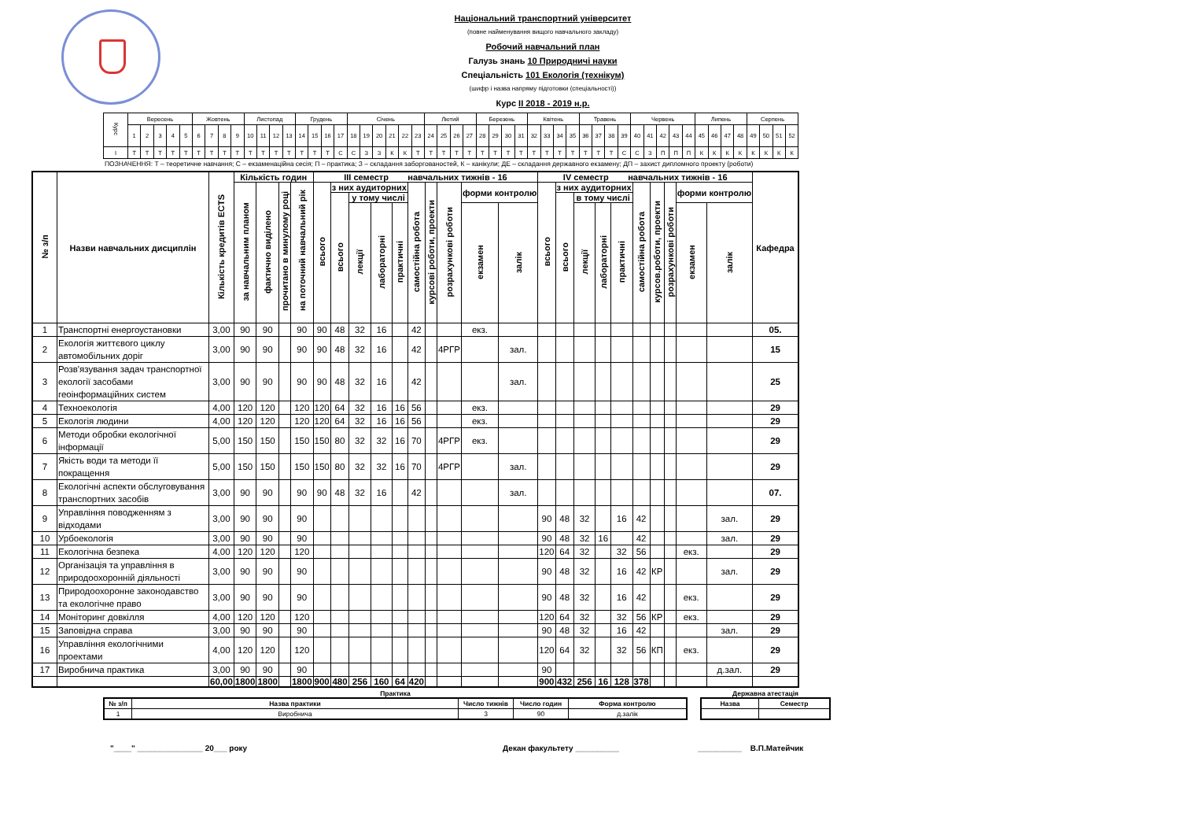Національний транспортний університет
(повне найменування вищого навчального закладу)
Робочий навчальний план
Галузь знань 10 Природничі науки
Спеціальність 101 Екологія (технікум)
(шифр і назва напряму підготовки (спеціальності))
Курс II 2018 - 2019 н.р.
| Курс | Вересень | | | | | Жовтень | | | | Листопад | | | | Грудень | | | | Січень | | | | | | Лютий | | | | Березень | | | | Квітень | | | | Травень | | | | Червень | | | | | Липень | | | | Серпень | | | |
| | 1 | 2 | 3 | 4 | 5 | 6 | 7 | 8 | 9 | 10 | 11 | 12 | 13 | 14 | 15 | 16 | 17 | 18 | 19 | 20 | 21 | 22 | 23 | 24 | 25 | 26 | 27 | 28 | 29 | 30 | 31 | 32 | 33 | 34 | 35 | 36 | 37 | 38 | 39 | 40 | 41 | 42 | 43 | 44 | 45 | 46 | 47 | 48 | 49 | 50 | 51 | 52 |
| I | Т | Т | Т | Т | Т | Т | Т | Т | Т | Т | Т | Т | Т | Т | Т | Т | С | С | З | З | К | К | Т | Т | Т | Т | Т | Т | Т | Т | Т | Т | Т | Т | Т | Т | Т | Т | С | С | З | П | П | П | К | К | К | К | К | К | К | К |
ПОЗНАЧЕННЯ: Т – теоретичне навчання; С – екзаменаційна сесія; П – практика; З – складання заборгованостей, К – канікули; ДЕ – складання державного екзамену; ДП – захист дипломного проекту (роботи)
| № з/п | Назви навчальних дисциплін | Кількість кредитів ECTS | Кількість годин | | | | III семестр навчальних тижнів - 16 | | | | | | | | | | IV семестр навчальних тижнів - 16 | | | | | | | | | | Кафедра |
| --- | --- | --- | --- | --- | --- | --- | --- | --- | --- | --- | --- | --- | --- | --- | --- | --- | --- | --- | --- | --- | --- | --- | --- | --- | --- | --- | --- |
| | | | за навчальним планом | фактично виділено | прочитано в минулому році | на поточний навчальний рік | всього | з них аудиторних | | | | самостійна робота | курсові роботи, проекти | розрахункові роботи | форми контролю | | всього | з них аудиторних | | | | самостійна робота | курсов.роботи, проекти | розрахункові роботи | форми контролю | | |
| | | | | | | | | всього | у тому числі | | | | | | | | | всього | в тому числі | | | | | | | | |
| | | | | | | | | | лекції | лабораторні | практичні | | | | екзамен | залік | | | лекції | лабораторні | практичні | | | | екзамен | залік | |
| 1 | Транспортні енергоустановки | 3,00 | 90 | 90 | | 90 | 90 | 48 | 32 | 16 | | 42 | | | екз. | | | | | | | | | | | | 05. |
| 2 | Екологія життєвого циклу автомобільних доріг | 3,00 | 90 | 90 | | 90 | 90 | 48 | 32 | 16 | | 42 | | 4РГР | | зал. | | | | | | | | | | | 15 |
| 3 | Розв'язування задач транспортної екології засобами геоінформаційних систем | 3,00 | 90 | 90 | | 90 | 90 | 48 | 32 | 16 | | 42 | | | | зал. | | | | | | | | | | | 25 |
| 4 | Техноекологія | 4,00 | 120 | 120 | | 120 | 120 | 64 | 32 | 16 | 16 | 56 | | | екз. | | | | | | | | | | | | 29 |
| 5 | Екологія людини | 4,00 | 120 | 120 | | 120 | 120 | 64 | 32 | 16 | 16 | 56 | | | екз. | | | | | | | | | | | | 29 |
| 6 | Методи обробки екологічної інформації | 5,00 | 150 | 150 | | 150 | 150 | 80 | 32 | 32 | 16 | 70 | | 4РГР | екз. | | | | | | | | | | | | 29 |
| 7 | Якість води та методи її покращення | 5,00 | 150 | 150 | | 150 | 150 | 80 | 32 | 32 | 16 | 70 | | 4РГР | | зал. | | | | | | | | | | | 29 |
| 8 | Екологічні аспекти обслуговування транспортних засобів | 3,00 | 90 | 90 | | 90 | 90 | 48 | 32 | 16 | | 42 | | | | зал. | | | | | | | | | | | 07. |
| 9 | Управління поводженням з відходами | 3,00 | 90 | 90 | | 90 | | | | | | | | | | | 90 | 48 | 32 | | 16 | 42 | | | | зал. | 29 |
| 10 | Урбоекологія | 3,00 | 90 | 90 | | 90 | | | | | | | | | | | 90 | 48 | 32 | 16 | | 42 | | | | зал. | 29 |
| 11 | Екологічна безпека | 4,00 | 120 | 120 | | 120 | | | | | | | | | | | 120 | 64 | 32 | | 32 | 56 | | | екз. | | 29 |
| 12 | Організація та управління в природоохоронній діяльності | 3,00 | 90 | 90 | | 90 | | | | | | | | | | | 90 | 48 | 32 | | 16 | 42 | КР | | | зал. | 29 |
| 13 | Природоохоронне законодавство та екологічне право | 3,00 | 90 | 90 | | 90 | | | | | | | | | | | 90 | 48 | 32 | | 16 | 42 | | | екз. | | 29 |
| 14 | Моніторинг довкілля | 4,00 | 120 | 120 | | 120 | | | | | | | | | | | 120 | 64 | 32 | | 32 | 56 | КР | | екз. | | 29 |
| 15 | Заповідна справа | 3,00 | 90 | 90 | | 90 | | | | | | | | | | | 90 | 48 | 32 | | 16 | 42 | | | | зал. | 29 |
| 16 | Управління екологічними проектами | 4,00 | 120 | 120 | | 120 | | | | | | | | | | | 120 | 64 | 32 | | 32 | 56 | КП | | екз. | | 29 |
| 17 | Виробнича практика | 3,00 | 90 | 90 | | 90 | | | | | | | | | | | 90 | | | | | | | | | д.зал. | 29 |
| | | 60,00 | 1800 | 1800 | | 1800 | 900 | 480 | 256 | 160 | 64 | 420 | | | | | 900 | 432 | 256 | 16 | 128 | 378 | | | | | |
Практика
| № з/п | Назва практики | Число тижнів | Число годин | Форма контролю |
| --- | --- | --- | --- | --- |
| 1 | Виробнича | 3 | 90 | д.залік |
Державна атестація
| Назва | Семестр |
| --- | --- |
"____" _______________ 20___ року Декан факультету __________ __________ В.П.Матейчик